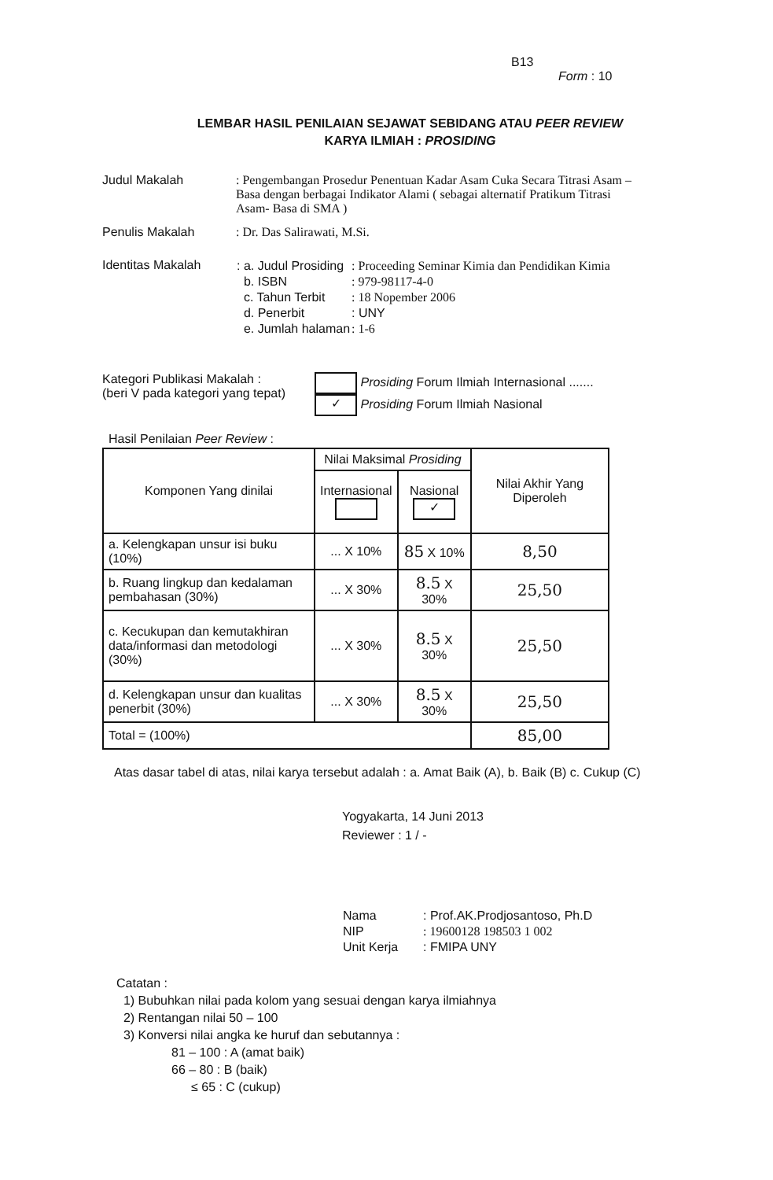B13
Form : 10
LEMBAR HASIL PENILAIAN SEJAWAT SEBIDANG ATAU PEER REVIEW
KARYA ILMIAH : PROSIDING
Judul Makalah : Pengembangan Prosedur Penentuan Kadar Asam Cuka Secara Titrasi Asam –Basa dengan berbagai Indikator Alami ( sebagai alternatif Pratikum Titrasi Asam- Basa di SMA )
Penulis Makalah : Dr. Das Salirawati, M.Si.
Identitas Makalah
| : a. Judul Prosiding | : Proceeding Seminar Kimia dan Pendidikan Kimia |
| b. ISBN | : 979-98117-4-0 |
| c. Tahun Terbit | : 18 Nopember 2006 |
| d. Penerbit | : UNY |
| e. Jumlah halaman | : 1-6 |
Kategori Publikasi Makalah :
(beri V pada kategori yang tepat)
Prosiding Forum Ilmiah Internasional .......
✓ Prosiding Forum Ilmiah Nasional
Hasil Penilaian Peer Review :
| Komponen Yang dinilai | Nilai Maksimal Prosiding | | Nilai Akhir Yang Diperoleh |
| | Internasional | Nasional ✓ | |
| a. Kelengkapan unsur isi buku (10%) | ... X 10% | 85 X 10% | 8,50 |
| b. Ruang lingkup dan kedalaman pembahasan (30%) | ... X 30% | 8.5 X 30% | 25,50 |
| c. Kecukupan dan kemutakhiran data/informasi dan metodologi (30%) | ... X 30% | 8.5 X 30% | 25,50 |
| d. Kelengkapan unsur dan kualitas penerbit (30%) | ... X 30% | 8.5 X 30% | 25,50 |
| Total = (100%) | | | 85,00 |
Atas dasar tabel di atas, nilai karya tersebut adalah : a. Amat Baik (A), b. Baik (B) c. Cukup (C)
Yogyakarta, 14 Juni 2013
Reviewer : 1 / -
| Nama | : Prof.AK.Prodjosantoso, Ph.D |
| NIP | : 19600128 198503 1 002 |
| Unit Kerja | : FMIPA UNY |
Catatan :
1) Bubuhkan nilai pada kolom yang sesuai dengan karya ilmiahnya
2) Rentangan nilai 50 – 100
3) Konversi nilai angka ke huruf dan sebutannya :
81 – 100 : A (amat baik)
66 – 80 : B (baik)
≤ 65 : C (cukup)